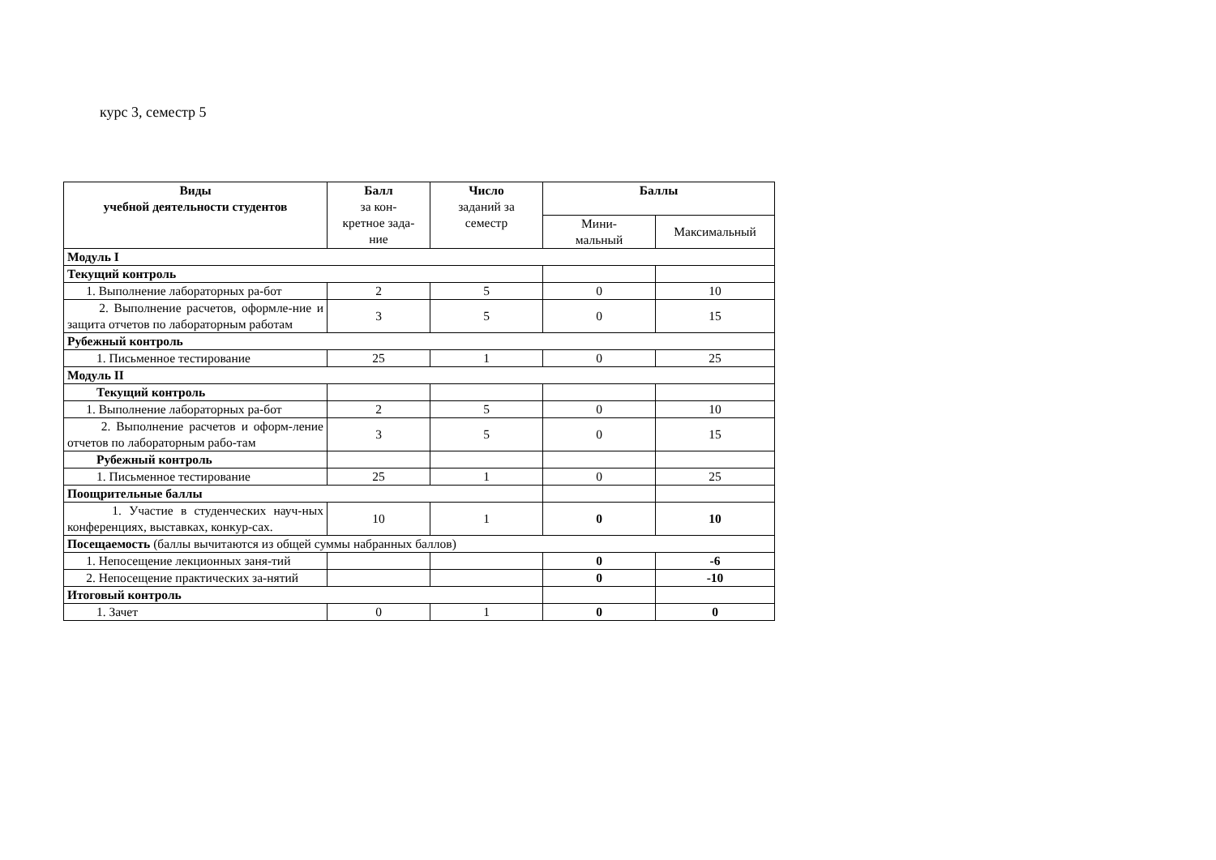курс 3, семестр 5
| Виды учебной деятельности студентов | Балл за кон- кретное зада- ние | Число заданий за семестр | Баллы | |
| --- | --- | --- | --- | --- |
| | | | Мини- мальный | Максимальный |
| Модуль I | | | | |
| Текущий контроль | | | | |
| 1. Выполнение лабораторных ра-бот | 2 | 5 | 0 | 10 |
| 2. Выполнение расчетов, оформле-ние и защита отчетов по лабораторным работам | 3 | 5 | 0 | 15 |
| Рубежный контроль | | | | |
| 1. Письменное тестирование | 25 | 1 | 0 | 25 |
| Модуль II | | | | |
| Текущий контроль | | | | |
| 1. Выполнение лабораторных ра-бот | 2 | 5 | 0 | 10 |
| 2. Выполнение расчетов и оформ-ление отчетов по лабораторным рабо-там | 3 | 5 | 0 | 15 |
| Рубежный контроль | | | | |
| 1. Письменное тестирование | 25 | 1 | 0 | 25 |
| Поощрительные баллы | | | | |
| 1. Участие в студенческих науч-ных конференциях, выставках, конкур-сах. | 10 | 1 | 0 | 10 |
| Посещаемость (баллы вычитаются из общей суммы набранных баллов) | | | | |
| 1. Непосещение лекционных заня-тий | | | 0 | -6 |
| 2. Непосещение практических за-нятий | | | 0 | -10 |
| Итоговый контроль | | | | |
| 1. Зачет | 0 | 1 | 0 | 0 |